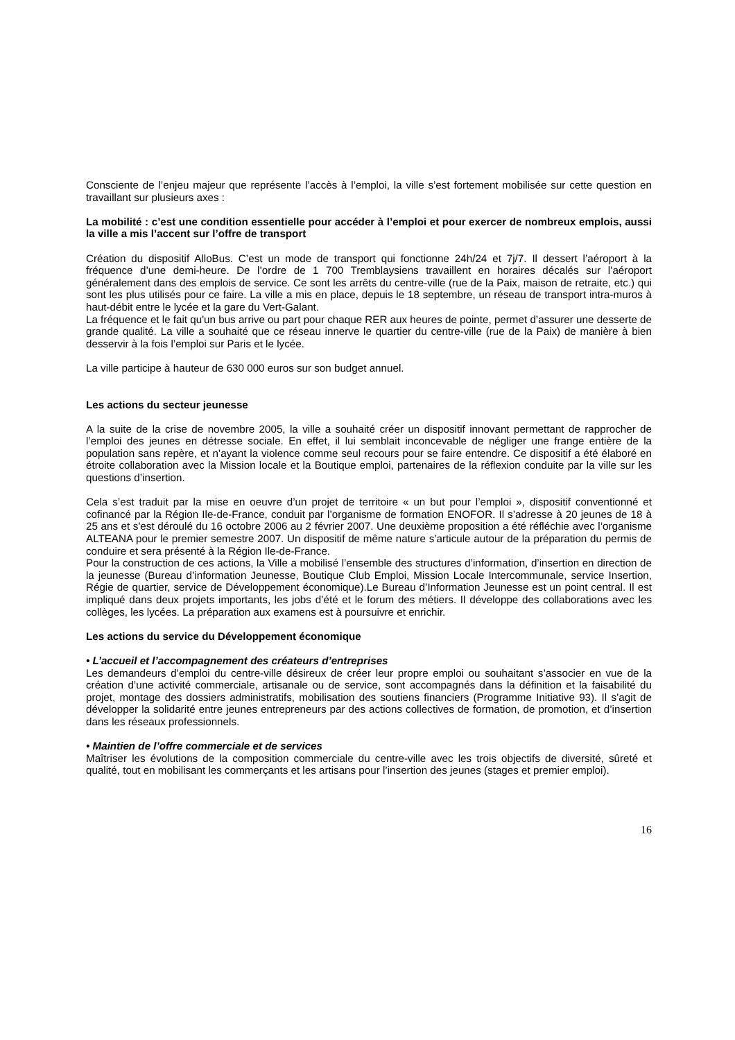Consciente de l’enjeu majeur que représente l’accès à l’emploi, la ville s’est fortement mobilisée sur cette question en travaillant sur plusieurs axes :
La mobilité : c’est une condition essentielle pour accéder à l’emploi et pour exercer de nombreux emplois, aussi la ville a mis l’accent sur l’offre de transport
Création du dispositif AlloBus. C’est un mode de transport qui fonctionne 24h/24 et 7j/7. Il dessert l’aéroport à la fréquence d’une demi-heure. De l’ordre de 1 700 Tremblaysiens travaillent en horaires décalés sur l’aéroport généralement dans des emplois de service. Ce sont les arrêts du centre-ville (rue de la Paix, maison de retraite, etc.) qui sont les plus utilisés pour ce faire. La ville a mis en place, depuis le 18 septembre, un réseau de transport intra-muros à haut-débit entre le lycée et la gare du Vert-Galant.
La fréquence et le fait qu'un bus arrive ou part pour chaque RER aux heures de pointe, permet d’assurer une desserte de grande qualité. La ville a souhaité que ce réseau innerve le quartier du centre-ville (rue de la Paix) de manière à bien desservir à la fois l’emploi sur Paris et le lycée.
La ville participe à hauteur de 630 000 euros sur son budget annuel.
Les actions du secteur jeunesse
A la suite de la crise de novembre 2005, la ville a souhaité créer un dispositif innovant permettant de rapprocher de l’emploi des jeunes en détresse sociale. En effet, il lui semblait inconcevable de négliger une frange entière de la population sans repère, et n’ayant la violence comme seul recours pour se faire entendre. Ce dispositif a été élaboré en étroite collaboration avec la Mission locale et la Boutique emploi, partenaires de la réflexion conduite par la ville sur les questions d’insertion.
Cela s’est traduit par la mise en oeuvre d’un projet de territoire « un but pour l’emploi », dispositif conventionné et cofinancé par la Région Ile-de-France, conduit par l’organisme de formation ENOFOR. Il s’adresse à 20 jeunes de 18 à 25 ans et s'est déroulé du 16 octobre 2006 au 2 février 2007. Une deuxième proposition a été réfléchie avec l’organisme ALTEANA pour le premier semestre 2007. Un dispositif de même nature s’articule autour de la préparation du permis de conduire et sera présenté à la Région Ile-de-France.
Pour la construction de ces actions, la Ville a mobilisé l’ensemble des structures d’information, d’insertion en direction de la jeunesse (Bureau d’information Jeunesse, Boutique Club Emploi, Mission Locale Intercommunale, service Insertion, Régie de quartier, service de Développement économique).Le Bureau d’Information Jeunesse est un point central. Il est impliqué dans deux projets importants, les jobs d’été et le forum des métiers. Il développe des collaborations avec les collèges, les lycées. La préparation aux examens est à poursuivre et enrichir.
Les actions du service du Développement économique
• L’accueil et l’accompagnement des créateurs d’entreprises
Les demandeurs d’emploi du centre-ville désireux de créer leur propre emploi ou souhaitant s’associer en vue de la création d’une activité commerciale, artisanale ou de service, sont accompagnés dans la définition et la faisabilité du projet, montage des dossiers administratifs, mobilisation des soutiens financiers (Programme Initiative 93). Il s’agit de développer la solidarité entre jeunes entrepreneurs par des actions collectives de formation, de promotion, et d’insertion dans les réseaux professionnels.
• Maintien de l’offre commerciale et de services
Maîtriser les évolutions de la composition commerciale du centre-ville avec les trois objectifs de diversité, sûreté et qualité, tout en mobilisant les commerçants et les artisans pour l’insertion des jeunes (stages et premier emploi).
16